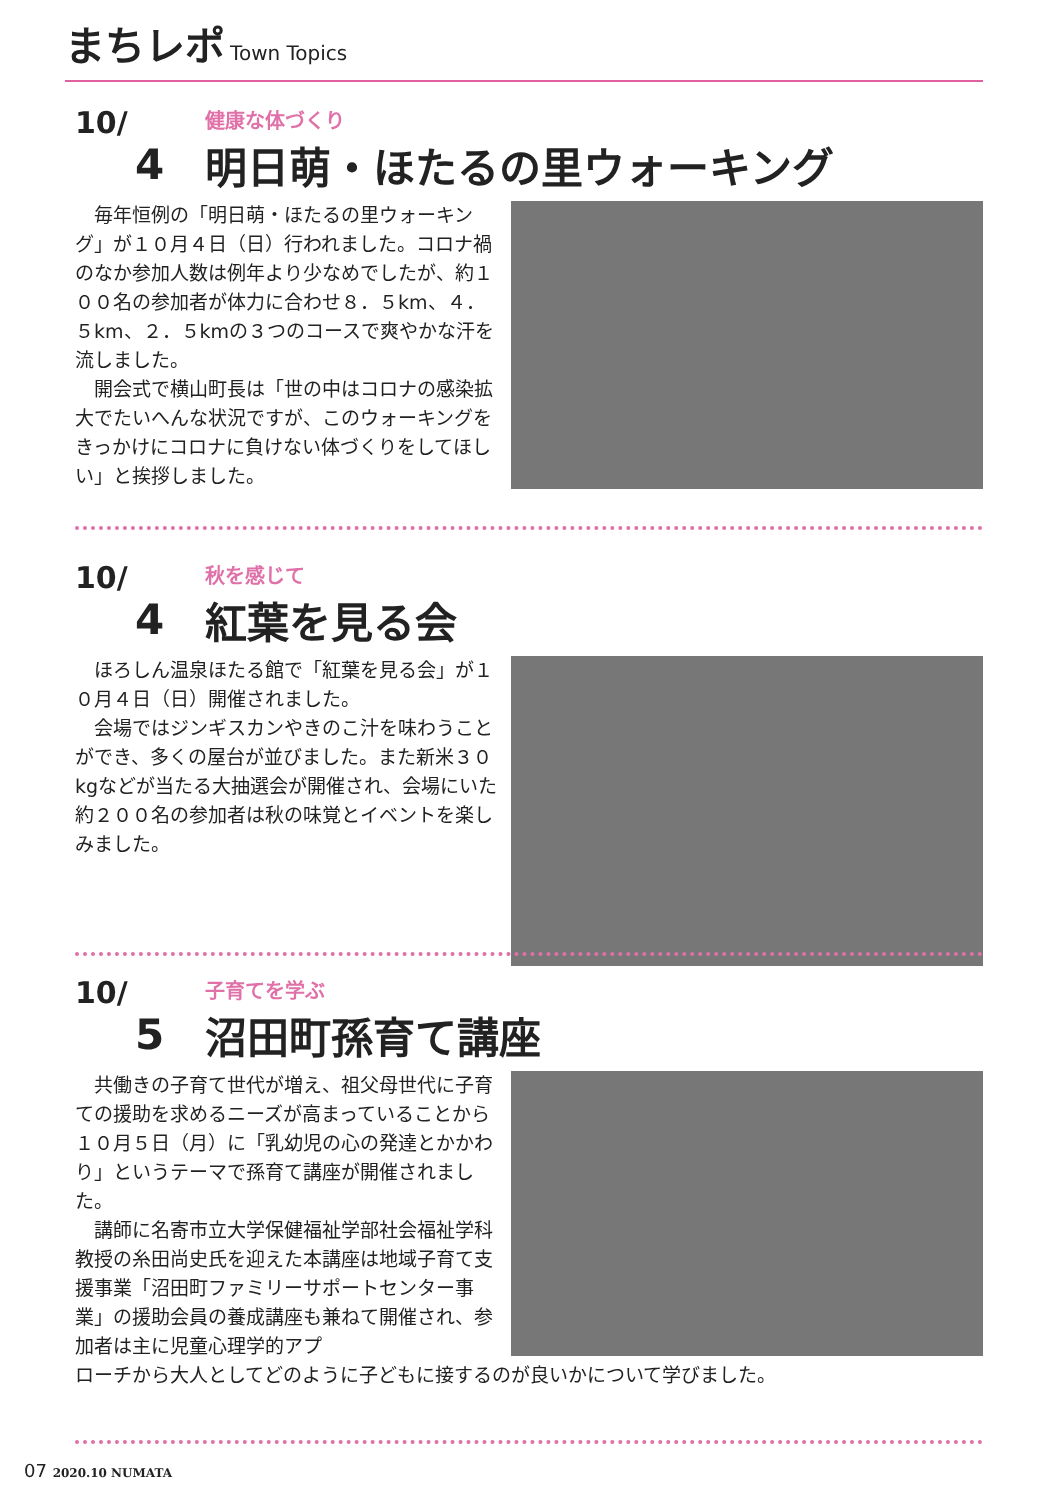まちレポ Town Topics
10/ 4
健康な体づくり
明日萌・ほたるの里ウォーキング
　毎年恒例の「明日萌・ほたるの里ウォーキング」が１０月４日（日）行われました。コロナ禍のなか参加人数は例年より少なめでしたが、約１００名の参加者が体力に合わせ８．５km、４．５km、２．５kmの３つのコースで爽やかな汗を流しました。
　開会式で横山町長は「世の中はコロナの感染拡大でたいへんな状況ですが、このウォーキングをきっかけにコロナに負けない体づくりをしてほしい」と挨拶しました。
10/ 4
秋を感じて
紅葉を見る会
　ほろしん温泉ほたる館で「紅葉を見る会」が１０月４日（日）開催されました。
　会場ではジンギスカンやきのこ汁を味わうことができ、多くの屋台が並びました。また新米３０kgなどが当たる大抽選会が開催され、会場にいた約２００名の参加者は秋の味覚とイベントを楽しみました。
10/ 5
子育てを学ぶ
沼田町孫育て講座
　共働きの子育て世代が増え、祖父母世代に子育ての援助を求めるニーズが高まっていることから１０月５日（月）に「乳幼児の心の発達とかかわり」というテーマで孫育て講座が開催されました。
　講師に名寄市立大学保健福祉学部社会福祉学科教授の糸田尚史氏を迎えた本講座は地域子育て支援事業「沼田町ファミリーサポートセンター事業」の援助会員の養成講座も兼ねて開催され、参加者は主に児童心理学的アプ
ローチから大人としてどのように子どもに接するのが良いかについて学びました。
07 2020.10 NUMATA